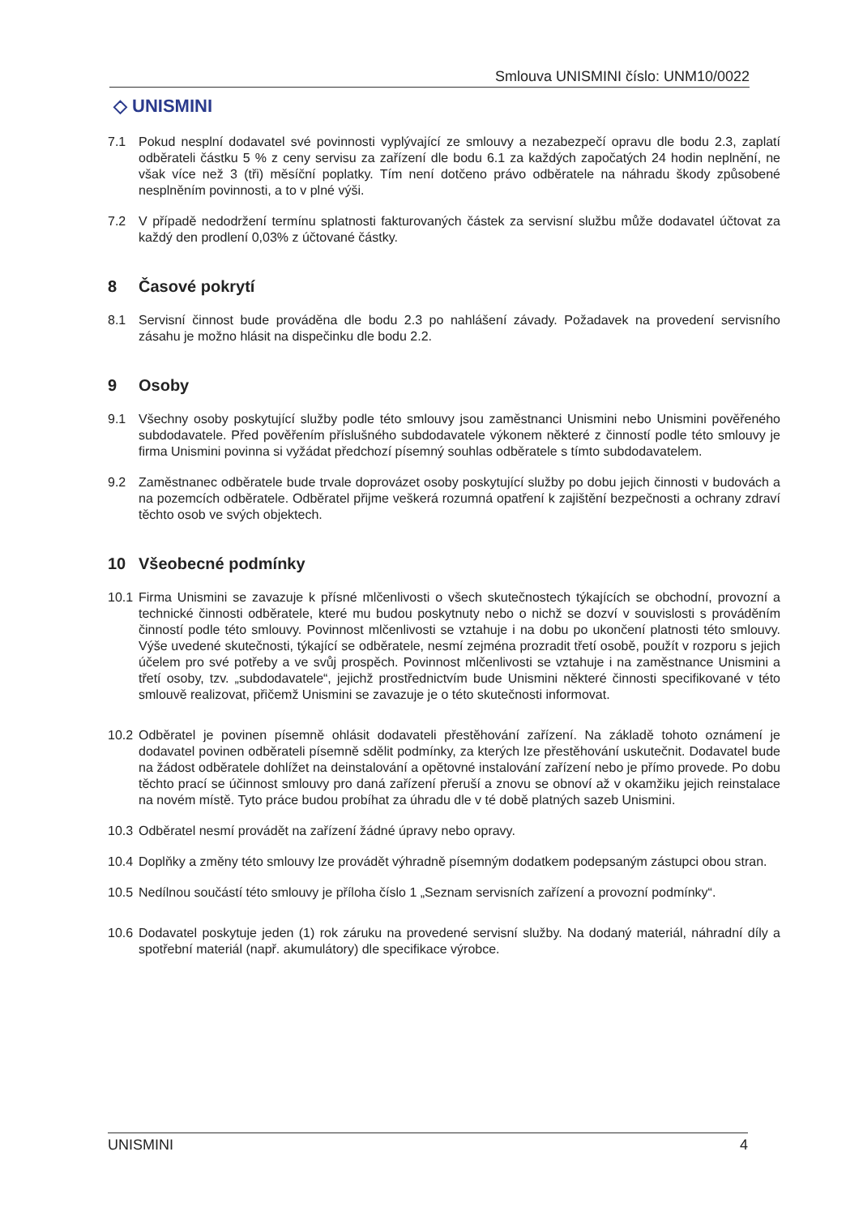Smlouva UNISMINI číslo: UNM10/0022
◇ UNISMINI
7.1 Pokud nesplní dodavatel své povinnosti vyplývající ze smlouvy a nezabezpečí opravu dle bodu 2.3, zaplatí odběrateli částku 5 % z ceny servisu za zařízení dle bodu 6.1 za každých započatých 24 hodin neplnění, ne však více než 3 (tři) měsíční poplatky. Tím není dotčeno právo odběratele na náhradu škody způsobené nesplněním povinnosti, a to v plné výši.
7.2 V případě nedodržení termínu splatnosti fakturovaných částek za servisní službu může dodavatel účtovat za každý den prodlení 0,03% z účtované částky.
8 Časové pokrytí
8.1 Servisní činnost bude prováděna dle bodu 2.3 po nahlášení závady. Požadavek na provedení servisního zásahu je možno hlásit na dispečinku dle bodu 2.2.
9 Osoby
9.1 Všechny osoby poskytující služby podle této smlouvy jsou zaměstnanci Unismini nebo Unismini pověřeného subdodavatele. Před pověřením příslušného subdodavatele výkonem některé z činností podle této smlouvy je firma Unismini povinna si vyžádat předchozí písemný souhlas odběratele s tímto subdodavatelem.
9.2 Zaměstnanec odběratele bude trvale doprovázet osoby poskytující služby po dobu jejich činnosti v budovách a na pozemcích odběratele. Odběratel přijme veškerá rozumná opatření k zajištění bezpečnosti a ochrany zdraví těchto osob ve svých objektech.
10 Všeobecné podmínky
10.1
Firma Unismini se zavazuje k přísné mlčenlivosti o všech skutečnostech týkajících se obchodní, provozní a technické činnosti odběratele, které mu budou poskytnuty nebo o nichž se dozví v souvislosti s prováděním činností podle této smlouvy. Povinnost mlčenlivosti se vztahuje i na dobu po ukončení platnosti této smlouvy. Výše uvedené skutečnosti, týkající se odběratele, nesmí zejména prozradit třetí osobě, použít v rozporu s jejich účelem pro své potřeby a ve svůj prospěch. Povinnost mlčenlivosti se vztahuje i na zaměstnance Unismini a třetí osoby, tzv. „subdodavatele“, jejichž prostřednictvím bude Unismini některé činnosti specifikované v této smlouvě realizovat, přičemž Unismini se zavazuje je o této skutečnosti informovat.
10.2
Odběratel je povinen písemně ohlásit dodavateli přestěhování zařízení. Na základě tohoto oznámení je dodavatel povinen odběrateli písemně sdělit podmínky, za kterých lze přestěhování uskutečnit. Dodavatel bude na žádost odběratele dohlížet na deinstalování a opětovné instalování zařízení nebo je přímo provede. Po dobu těchto prací se účinnost smlouvy pro daná zařízení přeruší a znovu se obnoví až v okamžiku jejich reinstalace na novém místě. Tyto práce budou probíhat za úhradu dle v té době platných sazeb Unismini.
10.3
Odběratel nesmí provádět na zařízení žádné úpravy nebo opravy.
10.4
Doplňky a změny této smlouvy lze provádět výhradně písemným dodatkem podepsaným zástupci obou stran.
10.5
Nedílnou součástí této smlouvy je příloha číslo 1 „Seznam servisních zařízení a provozní podmínky“.
10.6
Dodavatel poskytuje jeden (1) rok záruku na provedené servisní služby. Na dodaný materiál, náhradní díly a spotřební materiál (např. akumulátory) dle specifikace výrobce.
UNISMINI 4